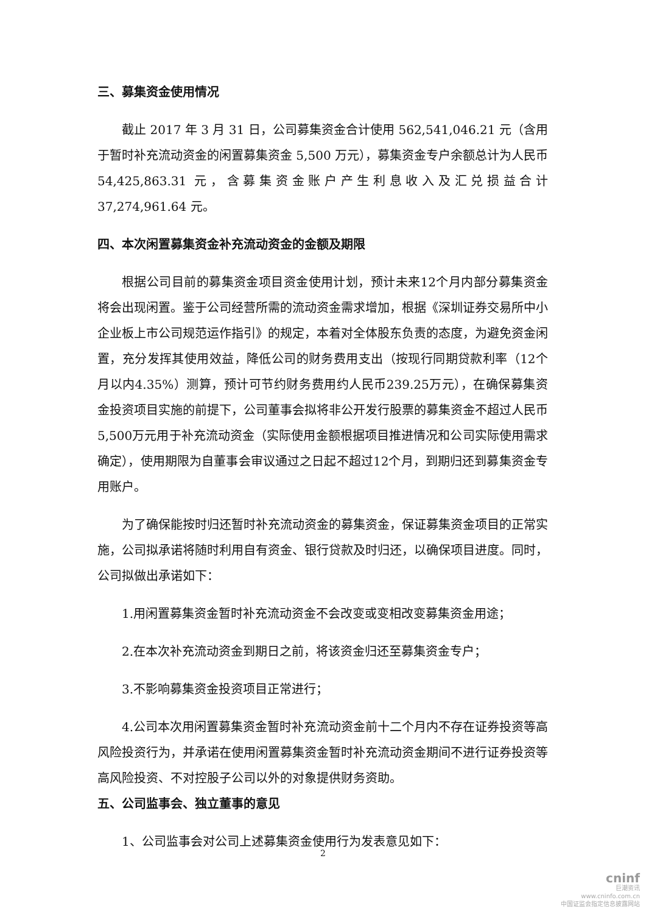三、募集资金使用情况
截止 2017 年 3 月 31 日，公司募集资金合计使用 562,541,046.21 元（含用于暂时补充流动资金的闲置募集资金 5,500 万元），募集资金专户余额总计为人民币 54,425,863.31 元，含募集资金账户产生利息收入及汇兑损益合计 37,274,961.64 元。
四、本次闲置募集资金补充流动资金的金额及期限
根据公司目前的募集资金项目资金使用计划，预计未来12个月内部分募集资金将会出现闲置。鉴于公司经营所需的流动资金需求增加，根据《深圳证券交易所中小企业板上市公司规范运作指引》的规定，本着对全体股东负责的态度，为避免资金闲置，充分发挥其使用效益，降低公司的财务费用支出（按现行同期贷款利率（12个月以内4.35%）测算，预计可节约财务费用约人民币239.25万元），在确保募集资金投资项目实施的前提下，公司董事会拟将非公开发行股票的募集资金不超过人民币5,500万元用于补充流动资金（实际使用金额根据项目推进情况和公司实际使用需求确定），使用期限为自董事会审议通过之日起不超过12个月，到期归还到募集资金专用账户。
为了确保能按时归还暂时补充流动资金的募集资金，保证募集资金项目的正常实施，公司拟承诺将随时利用自有资金、银行贷款及时归还，以确保项目进度。同时，公司拟做出承诺如下：
1.用闲置募集资金暂时补充流动资金不会改变或变相改变募集资金用途；
2.在本次补充流动资金到期日之前，将该资金归还至募集资金专户；
3.不影响募集资金投资项目正常进行；
4.公司本次用闲置募集资金暂时补充流动资金前十二个月内不存在证券投资等高风险投资行为，并承诺在使用闲置募集资金暂时补充流动资金期间不进行证券投资等高风险投资、不对控股子公司以外的对象提供财务资助。
五、公司监事会、独立董事的意见
1、公司监事会对公司上述募集资金使用行为发表意见如下：
2
cninf
巨潮资讯
www.cninfo.com.cn
中国证监会指定信息披露网站